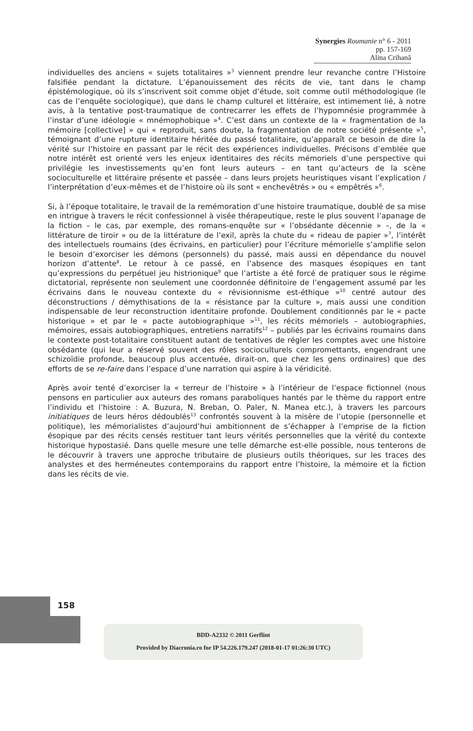Synergies Roumanie n° 6 - 2011 pp. 157-169
Alina Crihană
individuelles des anciens « sujets totalitaires »<sup>3</sup> viennent prendre leur revanche contre l’Histoire falsifiée pendant la dictature. L’épanouissement des récits de vie, tant dans le champ épistémologique, où ils s’inscrivent soit comme objet d’étude, soit comme outil méthodologique (le cas de l’enquête sociologique), que dans le champ culturel et littéraire, est intimement lié, à notre avis, à la tentative post-traumatique de contrecarrer les effets de l’hypomnésie programmée à l’instar d’une idéologie « mnémophobique »<sup>4</sup>. C’est dans un contexte de la « fragmentation de la mémoire [collective] » qui « reproduit, sans doute, la fragmentation de notre société présente »<sup>5</sup>, témoignant d’une rupture identitaire héritée du passé totalitaire, qu’apparaît ce besoin de dire la vérité sur l’histoire en passant par le récit des expériences individuelles. Précisons d’emblée que notre intérêt est orienté vers les enjeux identitaires des récits mémoriels d’une perspective qui privilégie les investissements qu’en font leurs auteurs – en tant qu’acteurs de la scène socioculturelle et littéraire présente et passée – dans leurs projets heuristiques visant l’explication / l’interprétation d’eux-mêmes et de l’histoire où ils sont « enchevêtrés » ou « empêtrés »<sup>6</sup>.
Si, à l’époque totalitaire, le travail de la remémoration d’une histoire traumatique, doublé de sa mise en intrigue à travers le récit confessionnel à visée thérapeutique, reste le plus souvent l’apanage de la fiction – le cas, par exemple, des romans-enquête sur « l’obsédante décennie » –, de la « littérature de tiroir » ou de la littérature de l’exil, après la chute du « rideau de papier »<sup>7</sup>, l’intérêt des intellectuels roumains (des écrivains, en particulier) pour l’écriture mémorielle s’amplifie selon le besoin d’exorciser les démons (personnels) du passé, mais aussi en dépendance du nouvel horizon d’attente<sup>8</sup>. Le retour à ce passé, en l’absence des masques ésopiques en tant qu’expressions du perpétuel jeu histrionique<sup>9</sup> que l’artiste a été forcé de pratiquer sous le régime dictatorial, représente non seulement une coordonnée définitoire de l’engagement assumé par les écrivains dans le nouveau contexte du « révisionnisme est-éthique »<sup>10</sup> centré autour des déconstructions / démythisations de la « résistance par la culture », mais aussi une condition indispensable de leur reconstruction identitaire profonde. Doublement conditionnés par le « pacte historique » et par le « pacte autobiographique »<sup>11</sup>, les récits mémoriels – autobiographies, mémoires, essais autobiographiques, entretiens narratifs<sup>12</sup> – publiés par les écrivains roumains dans le contexte post-totalitaire constituent autant de tentatives de régler les comptes avec une histoire obsédante (qui leur a réservé souvent des rôles socioculturels compromettants, engendrant une schizoïdie profonde, beaucoup plus accentuée, dirait-on, que chez les gens ordinaires) que des efforts de se re-faire dans l’espace d’une narration qui aspire à la véridicité.
Après avoir tenté d’exorciser la « terreur de l’histoire » à l’intérieur de l’espace fictionnel (nous pensons en particulier aux auteurs des romans paraboliques hantés par le thème du rapport entre l’individu et l’histoire : A. Buzura, N. Breban, O. Paler, N. Manea etc.), à travers les parcours initiatiques de leurs héros dédoublés<sup>13</sup> confrontés souvent à la misère de l’utopie (personnelle et politique), les mémorialistes d’aujourd’hui ambitionnent de s’échapper à l’emprise de la fiction ésopique par des récits censés restituer tant leurs vérités personnelles que la vérité du contexte historique hypostasié. Dans quelle mesure une telle démarche est-elle possible, nous tenterons de le découvrir à travers une approche tributaire de plusieurs outils théoriques, sur les traces des analystes et des herméneutes contemporains du rapport entre l’histoire, la mémoire et la fiction dans les récits de vie.
158
BDD-A2332 © 2011 Gerflint
Provided by Diacronia.ro for IP 54.226.179.247 (2018-01-17 01:26:30 UTC)